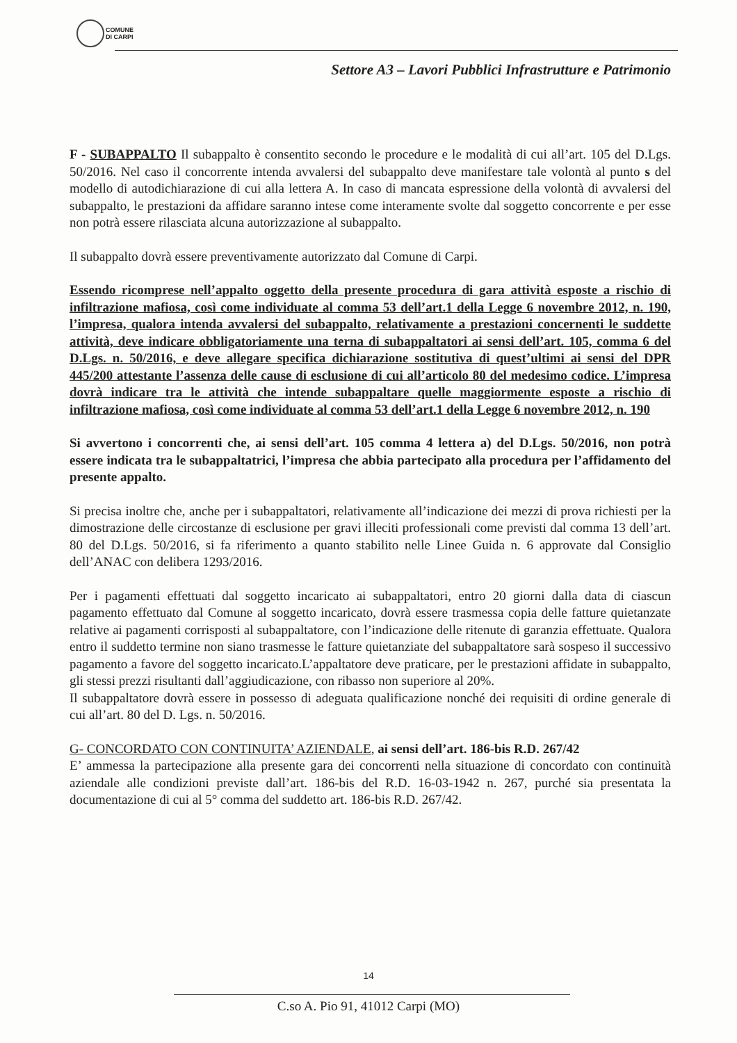COMUNE
DI CARPI
Settore A3 – Lavori Pubblici Infrastrutture e Patrimonio
F - SUBAPPALTO Il subappalto è consentito secondo le procedure e le modalità di cui all’art. 105 del D.Lgs. 50/2016. Nel caso il concorrente intenda avvalersi del subappalto deve manifestare tale volontà al punto s del modello di autodichiarazione di cui alla lettera A. In caso di mancata espressione della volontà di avvalersi del subappalto, le prestazioni da affidare saranno intese come interamente svolte dal soggetto concorrente e per esse non potrà essere rilasciata alcuna autorizzazione al subappalto.
Il subappalto dovrà essere preventivamente autorizzato dal Comune di Carpi.
Essendo ricomprese nell’appalto oggetto della presente procedura di gara attività esposte a rischio di infiltrazione mafiosa, così come individuate al comma 53 dell’art.1 della Legge 6 novembre 2012, n. 190, l’impresa, qualora intenda avvalersi del subappalto, relativamente a prestazioni concernenti le suddette attività, deve indicare obbligatoriamente una terna di subappaltatori ai sensi dell’art. 105, comma 6 del D.Lgs. n. 50/2016, e deve allegare specifica dichiarazione sostitutiva di quest’ultimi ai sensi del DPR 445/200 attestante l’assenza delle cause di esclusione di cui all’articolo 80 del medesimo codice. L’impresa dovrà indicare tra le attività che intende subappaltare quelle maggiormente esposte a rischio di infiltrazione mafiosa, così come individuate al comma 53 dell’art.1 della Legge 6 novembre 2012, n. 190
Si avvertono i concorrenti che, ai sensi dell’art. 105 comma 4 lettera a) del D.Lgs. 50/2016, non potrà essere indicata tra le subappaltatrici, l’impresa che abbia partecipato alla procedura per l’affidamento del presente appalto.
Si precisa inoltre che, anche per i subappaltatori, relativamente all’indicazione dei mezzi di prova richiesti per la dimostrazione delle circostanze di esclusione per gravi illeciti professionali come previsti dal comma 13 dell’art. 80 del D.Lgs. 50/2016, si fa riferimento a quanto stabilito nelle Linee Guida n. 6 approvate dal Consiglio dell’ANAC con delibera 1293/2016.
Per i pagamenti effettuati dal soggetto incaricato ai subappaltatori, entro 20 giorni dalla data di ciascun pagamento effettuato dal Comune al soggetto incaricato, dovrà essere trasmessa copia delle fatture quietanzate relative ai pagamenti corrisposti al subappaltatore, con l’indicazione delle ritenute di garanzia effettuate. Qualora entro il suddetto termine non siano trasmesse le fatture quietanziate del subappaltatore sarà sospeso il successivo pagamento a favore del soggetto incaricato.L’appaltatore deve praticare, per le prestazioni affidate in subappalto, gli stessi prezzi risultanti dall’aggiudicazione, con ribasso non superiore al 20%.
Il subappaltatore dovrà essere in possesso di adeguata qualificazione nonché dei requisiti di ordine generale di cui all’art. 80 del D. Lgs. n. 50/2016.
G- CONCORDATO CON CONTINUITA’ AZIENDALE, ai sensi dell’art. 186-bis R.D. 267/42
E’ ammessa la partecipazione alla presente gara dei concorrenti nella situazione di concordato con continuità aziendale alle condizioni previste dall’art. 186-bis del R.D. 16-03-1942 n. 267, purché sia presentata la documentazione di cui al 5° comma del suddetto art. 186-bis R.D. 267/42.
14
C.so A. Pio 91, 41012 Carpi (MO)